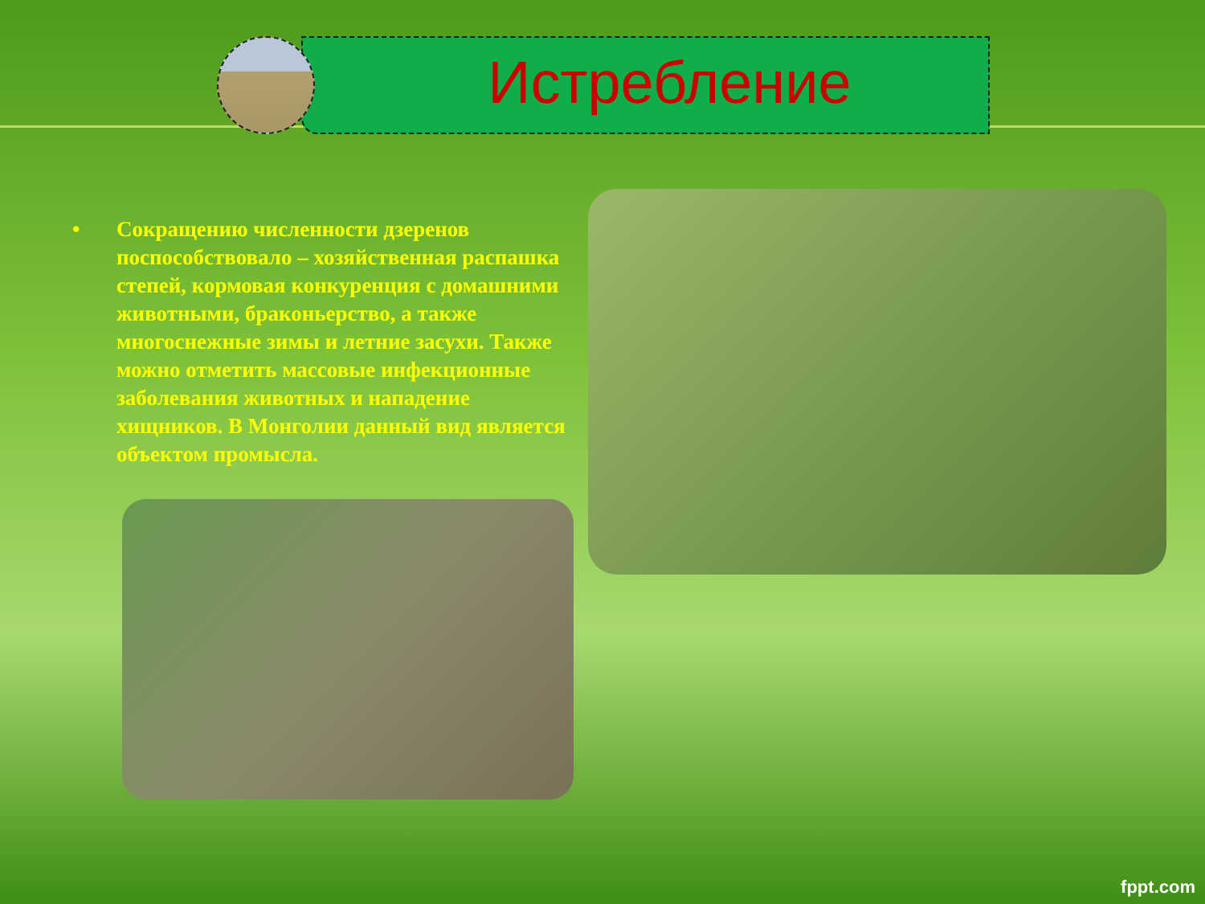Истребление
• Сокращению численности дзеренов поспособствовало – хозяйственная распашка степей, кормовая конкуренция с домашними животными, браконьерство, а также многоснежные зимы и летние засухи. Также можно отметить массовые инфекционные заболевания животных и нападение хищников. В Монголии данный вид является объектом промысла.
fppt.com